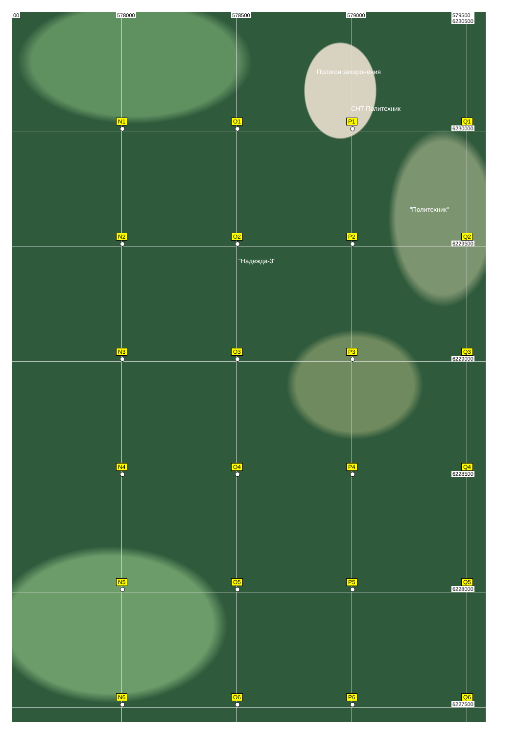00
578000
N1
578500
O1
579000
Полигон захоронения
СНТ Политехник
P1
579500
6230500
Q1
6230000
N2
O2
"Политехник"
P2
Q2
6229500
N3
"Надежда-3"
O3
P3
Q3
6229000
N4
O4
P4
Q4
6228500
N5
O5
P5
Q5
6228000
N6
O6
P6
Q6
6227500